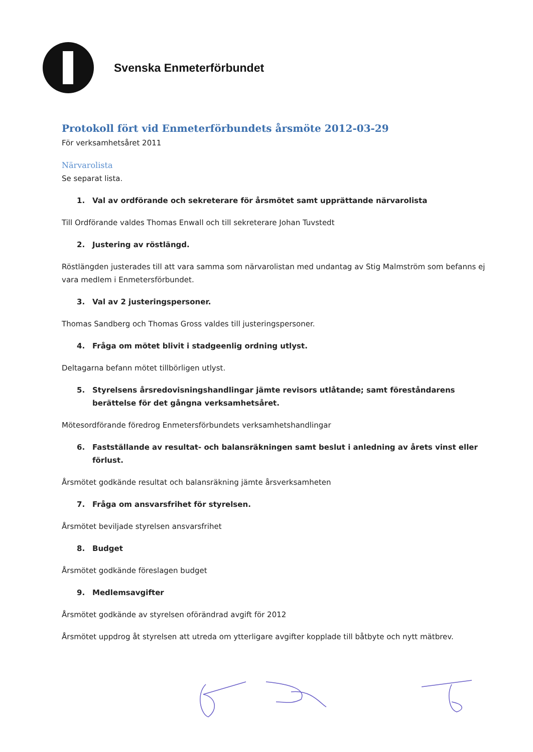Svenska Enmeterförbundet
Protokoll fört vid Enmeterförbundets årsmöte 2012-03-29
För verksamhetsåret 2011
Närvarolista
Se separat lista.
1. Val av ordförande och sekreterare för årsmötet samt upprättande närvarolista
Till Ordförande valdes Thomas Enwall och till sekreterare Johan Tuvstedt
2. Justering av röstlängd.
Röstlängden justerades till att vara samma som närvarolistan med undantag av Stig Malmström som befanns ej vara medlem i Enmetersförbundet.
3. Val av 2 justeringspersoner.
Thomas Sandberg och Thomas Gross valdes till justeringspersoner.
4. Fråga om mötet blivit i stadgeenlig ordning utlyst.
Deltagarna befann mötet tillbörligen utlyst.
5. Styrelsens årsredovisningshandlingar jämte revisors utlåtande; samt föreståndarens berättelse för det gångna verksamhetsåret.
Mötesordförande föredrog Enmetersförbundets verksamhetshandlingar
6. Fastställande av resultat- och balansräkningen samt beslut i anledning av årets vinst eller förlust.
Årsmötet godkände resultat och balansräkning jämte årsverksamheten
7. Fråga om ansvarsfrihet för styrelsen.
Årsmötet beviljade styrelsen ansvarsfrihet
8. Budget
Årsmötet godkände föreslagen budget
9. Medlemsavgifter
Årsmötet godkände av styrelsen oförändrad avgift för 2012
Årsmötet uppdrog åt styrelsen att utreda om ytterligare avgifter kopplade till båtbyte och nytt mätbrev.